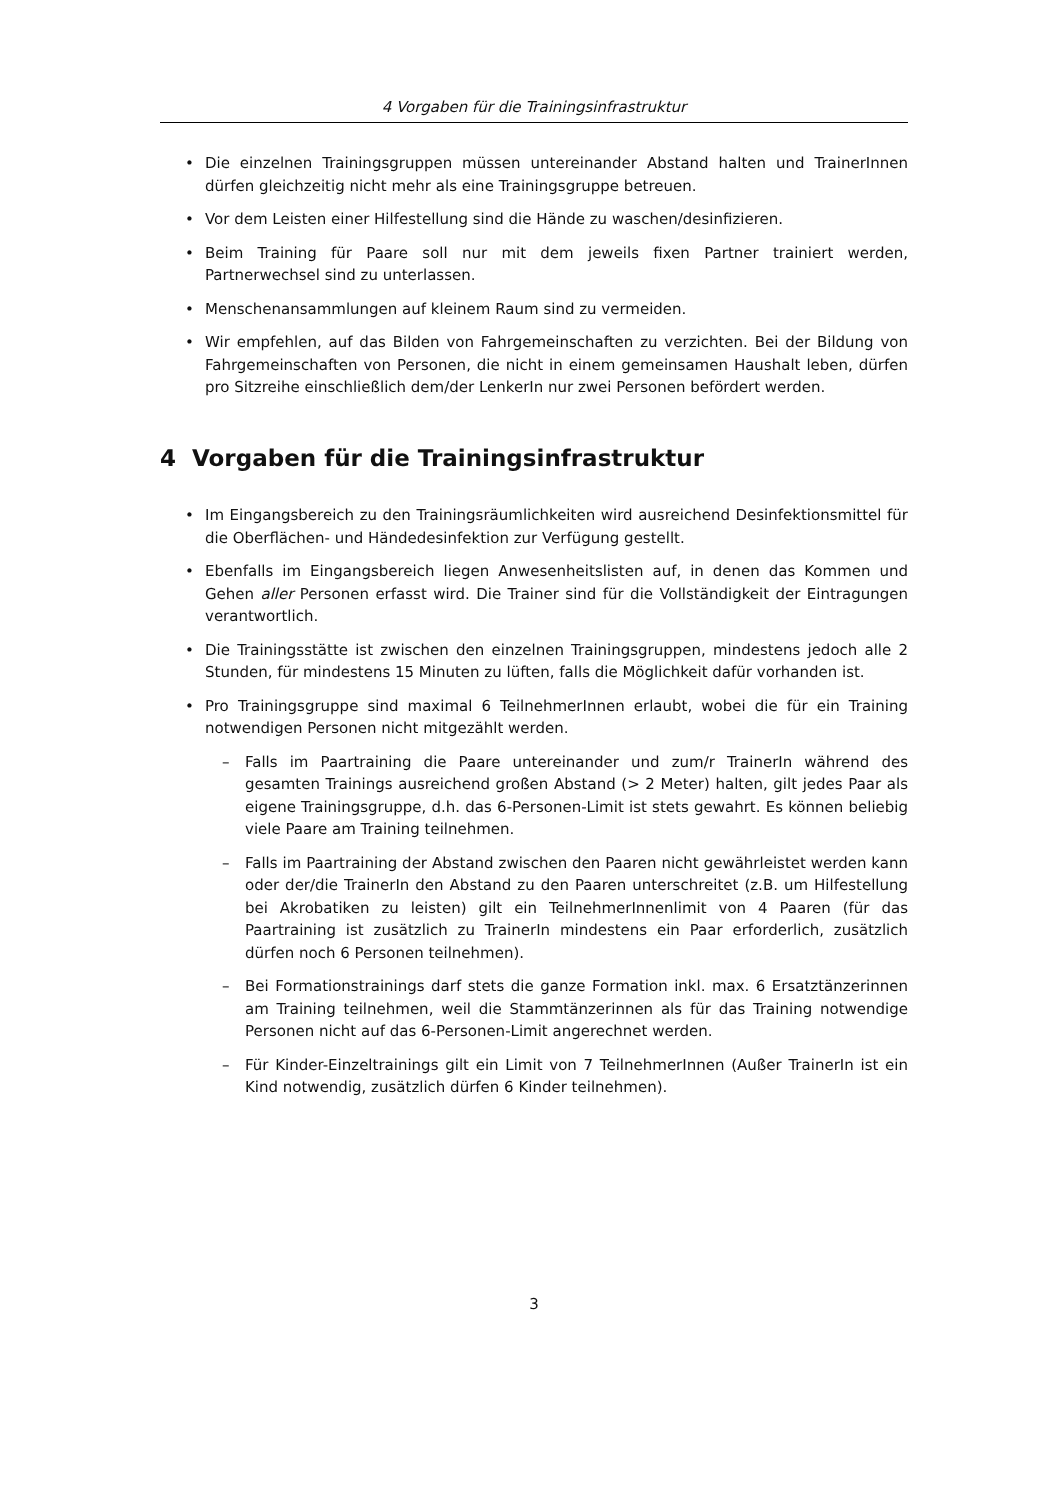4 Vorgaben für die Trainingsinfrastruktur
• Die einzelnen Trainingsgruppen müssen untereinander Abstand halten und TrainerInnen dürfen gleichzeitig nicht mehr als eine Trainingsgruppe betreuen.
• Vor dem Leisten einer Hilfestellung sind die Hände zu waschen/desinfizieren.
• Beim Training für Paare soll nur mit dem jeweils fixen Partner trainiert werden, Partnerwechsel sind zu unterlassen.
• Menschenansammlungen auf kleinem Raum sind zu vermeiden.
• Wir empfehlen, auf das Bilden von Fahrgemeinschaften zu verzichten. Bei der Bildung von Fahrgemeinschaften von Personen, die nicht in einem gemeinsamen Haushalt leben, dürfen pro Sitzreihe einschließlich dem/der LenkerIn nur zwei Personen befördert werden.
4 Vorgaben für die Trainingsinfrastruktur
• Im Eingangsbereich zu den Trainingsräumlichkeiten wird ausreichend Desinfektionsmittel für die Oberflächen- und Händedesinfektion zur Verfügung gestellt.
• Ebenfalls im Eingangsbereich liegen Anwesenheitslisten auf, in denen das Kommen und Gehen aller Personen erfasst wird. Die Trainer sind für die Vollständigkeit der Eintragungen verantwortlich.
• Die Trainingsstätte ist zwischen den einzelnen Trainingsgruppen, mindestens jedoch alle 2 Stunden, für mindestens 15 Minuten zu lüften, falls die Möglichkeit dafür vorhanden ist.
• Pro Trainingsgruppe sind maximal 6 TeilnehmerInnen erlaubt, wobei die für ein Training notwendigen Personen nicht mitgezählt werden.
– Falls im Paartraining die Paare untereinander und zum/r TrainerIn während des gesamten Trainings ausreichend großen Abstand (> 2 Meter) halten, gilt jedes Paar als eigene Trainingsgruppe, d.h. das 6-Personen-Limit ist stets gewahrt. Es können beliebig viele Paare am Training teilnehmen.
– Falls im Paartraining der Abstand zwischen den Paaren nicht gewährleistet werden kann oder der/die TrainerIn den Abstand zu den Paaren unterschreitet (z.B. um Hilfestellung bei Akrobatiken zu leisten) gilt ein TeilnehmerInnenlimit von 4 Paaren (für das Paartraining ist zusätzlich zu TrainerIn mindestens ein Paar erforderlich, zusätzlich dürfen noch 6 Personen teilnehmen).
– Bei Formationstrainings darf stets die ganze Formation inkl. max. 6 Ersatztänzerinnen am Training teilnehmen, weil die Stammtänzerinnen als für das Training notwendige Personen nicht auf das 6-Personen-Limit angerechnet werden.
– Für Kinder-Einzeltrainings gilt ein Limit von 7 TeilnehmerInnen (Außer TrainerIn ist ein Kind notwendig, zusätzlich dürfen 6 Kinder teilnehmen).
3